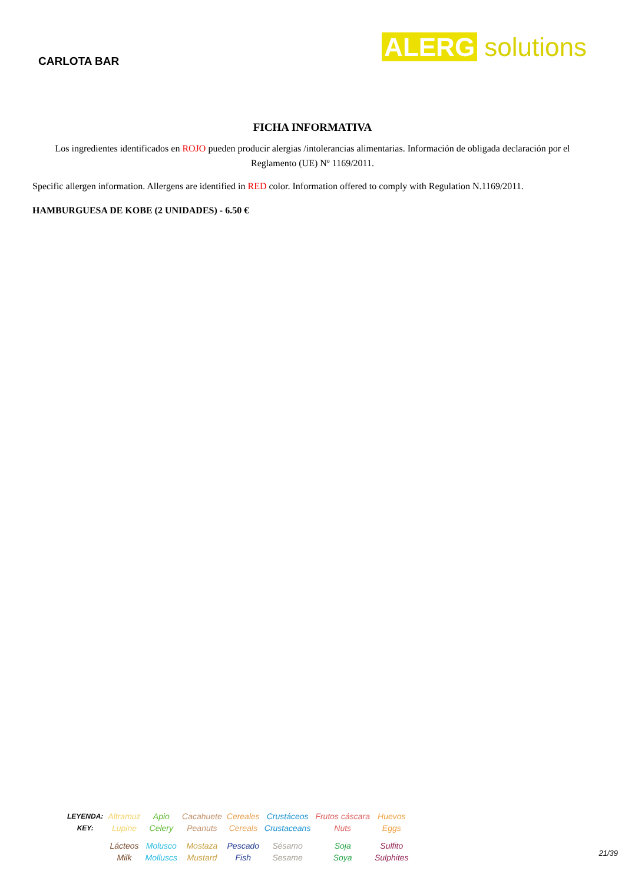CARLOTA BAR
ALERG solutions
FICHA INFORMATIVA
Los ingredientes identificados en ROJO pueden producir alergias /intolerancias alimentarias. Información de obligada declaración por el Reglamento (UE) Nº 1169/2011.
Specific allergen information. Allergens are identified in RED color. Information offered to comply with Regulation N.1169/2011.
HAMBURGUESA DE KOBE (2 UNIDADES) - 6.50 €
| LEYENDA: KEY: | Altramuz Lupine | Apio Celery | Cacahuete Peanuts | Cereales Cereals | Crustáceos Crustaceans | Frutos cáscara Nuts | Huevos Eggs |
| | Lácteos Milk | Molusco Molluscs | Mostaza Mustard | Pescado Fish | Sésamo Sesame | Soja Soya | Sulfito Sulphites |
21/39